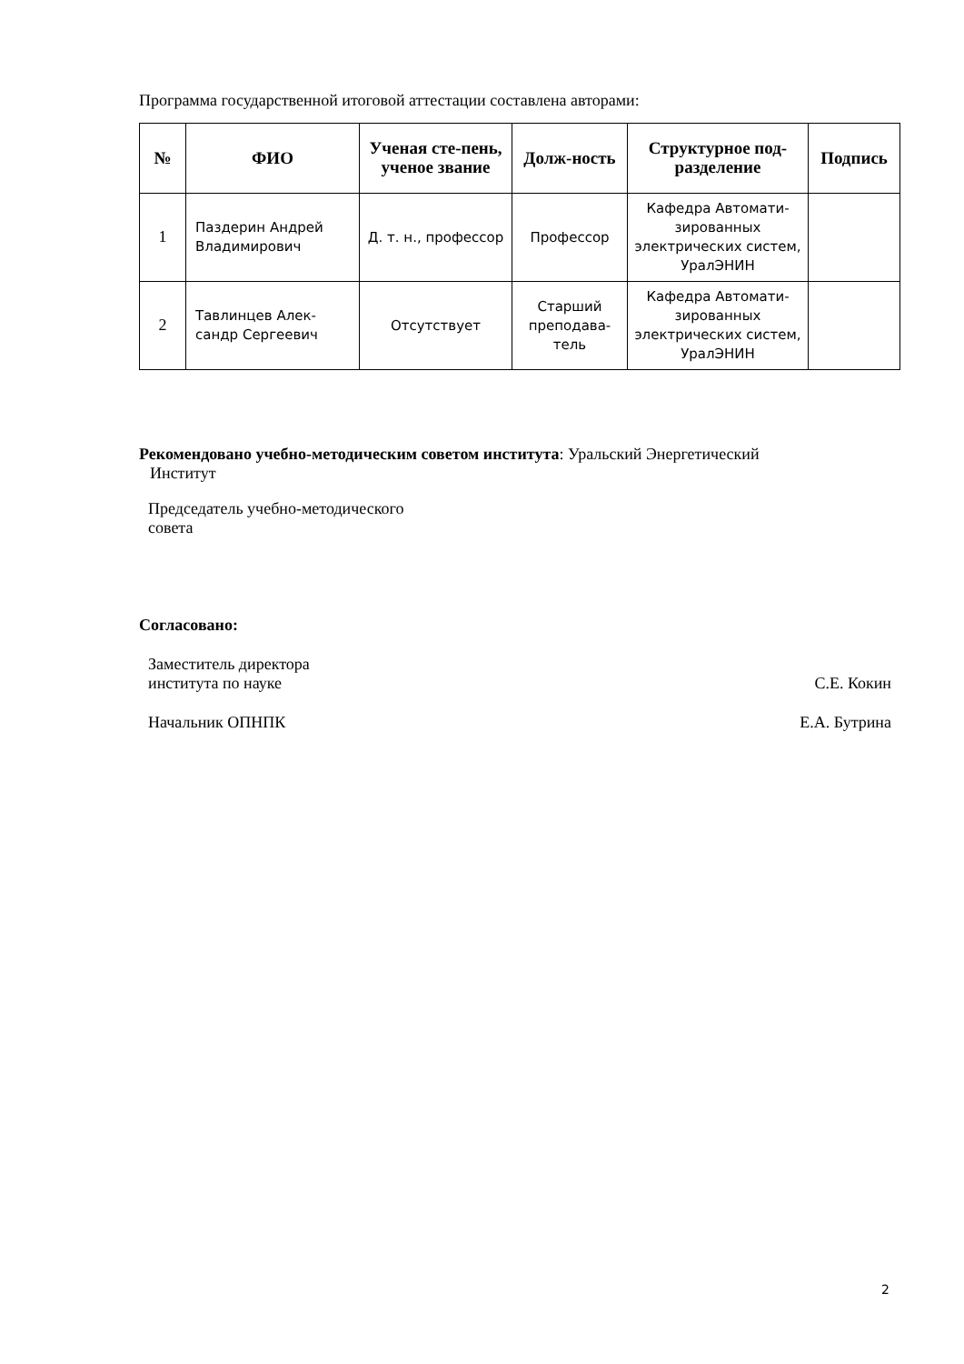Программа государственной итоговой аттестации составлена авторами:
| № | ФИО | Ученая сте-пень, ученое звание | Долж-ность | Структурное под-разделение | Подпись |
| --- | --- | --- | --- | --- | --- |
| 1 | Паздерин Андрей Владимирович | Д. т. н., профессор | Профессор | Кафедра Автомати-зированных электрических систем, УралЭНИН | |
| 2 | Тавлинцев Алек-сандр Сергеевич | Отсутствует | Старший преподава-тель | Кафедра Автомати-зированных электрических систем, УралЭНИН | |
Рекомендовано учебно-методическим советом института: Уральский Энергетический
Институт
Председатель учебно-методического
совета
Согласовано:
Заместитель директора
института по науке С.Е. Кокин
Начальник ОПНПК Е.А. Бутрина
2